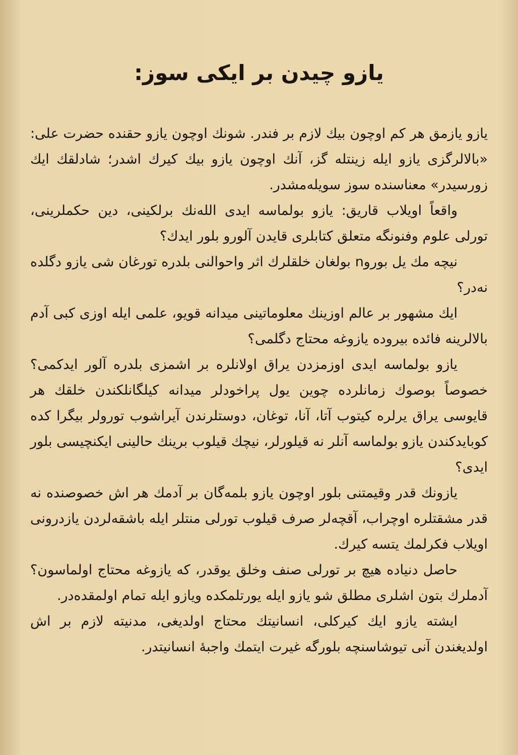یازو چیدن بر ایکی سوز:
یازو یازمق هر کم اوچون بیك لازم بر فندر. شونك اوچون یازو حقنده حضرت علی: «بالالرگزی یازو ایله زینتله گز، آنك اوچون یازو بیك کیرك اشدر؛ شادلقك ایك زورسیدر» معناسنده سوز سویلەمشدر.
واقعاً اویلاب قاریق: یازو بولماسه ایدی الله‌نك برلکینی، دین حکملرینی، تورلی علوم وفنونگه متعلق کتابلری قایدن آلورو بلور ایدك؟
نیچه مك یل بوروn بولغان خلقلرك اثر واحوالنی بلدره تورغان شی یازو دگلده نه‌در؟
ایك مشهور بر عالم اوزینك معلوماتینی میدانه قویو، علمی ایله اوزی کبی آدم بالالرینه فائده بیروده یازوغه محتاج دگلمی؟
یازو بولماسه ایدی اوزمزدن یراق اولانلره بر اشمزی بلدره آلور ایدکمی؟ خصوصاً بوصوك زمانلرده چوین یول پراخودلر میدانه کیلگانلکندن خلقك هر قایوسی یراق یرلره کیتوب آتا، آنا، توغان، دوستلرندن آیراشوب تورولر بیگرا کده کوبایدکندن یازو بولماسه آنلر نه قیلورلر، نیچك قیلوب برینك حالینی ایکنچیسی بلور ایدی؟
یازونك قدر وقیمتنی بلور اوچون یازو بلمه‌گان بر آدمك هر اش خصوصنده نه قدر مشقتلره اوچراب، آقچه‌لر صرف قیلوب تورلی منتلر ایله باشقه‌لردن یازدرونی اویلاب فکرلمك یتسه کیرك.
حاصل دنیاده هیچ بر تورلی صنف وخلق یوقدر، که یازوغه محتاج اولماسون؟ آدملرك بتون اشلری مطلق شو یازو ایله یورتلمکده ویازو ایله تمام اولمقده‌در.
ایشته یازو ایك کیرکلی، انسانیتك محتاج اولدیغی، مدنیته لازم بر اش اولدیغندن آنی تیوشاسنچه بلورگه غیرت ایتمك واجبهٔ انسانیتدر.